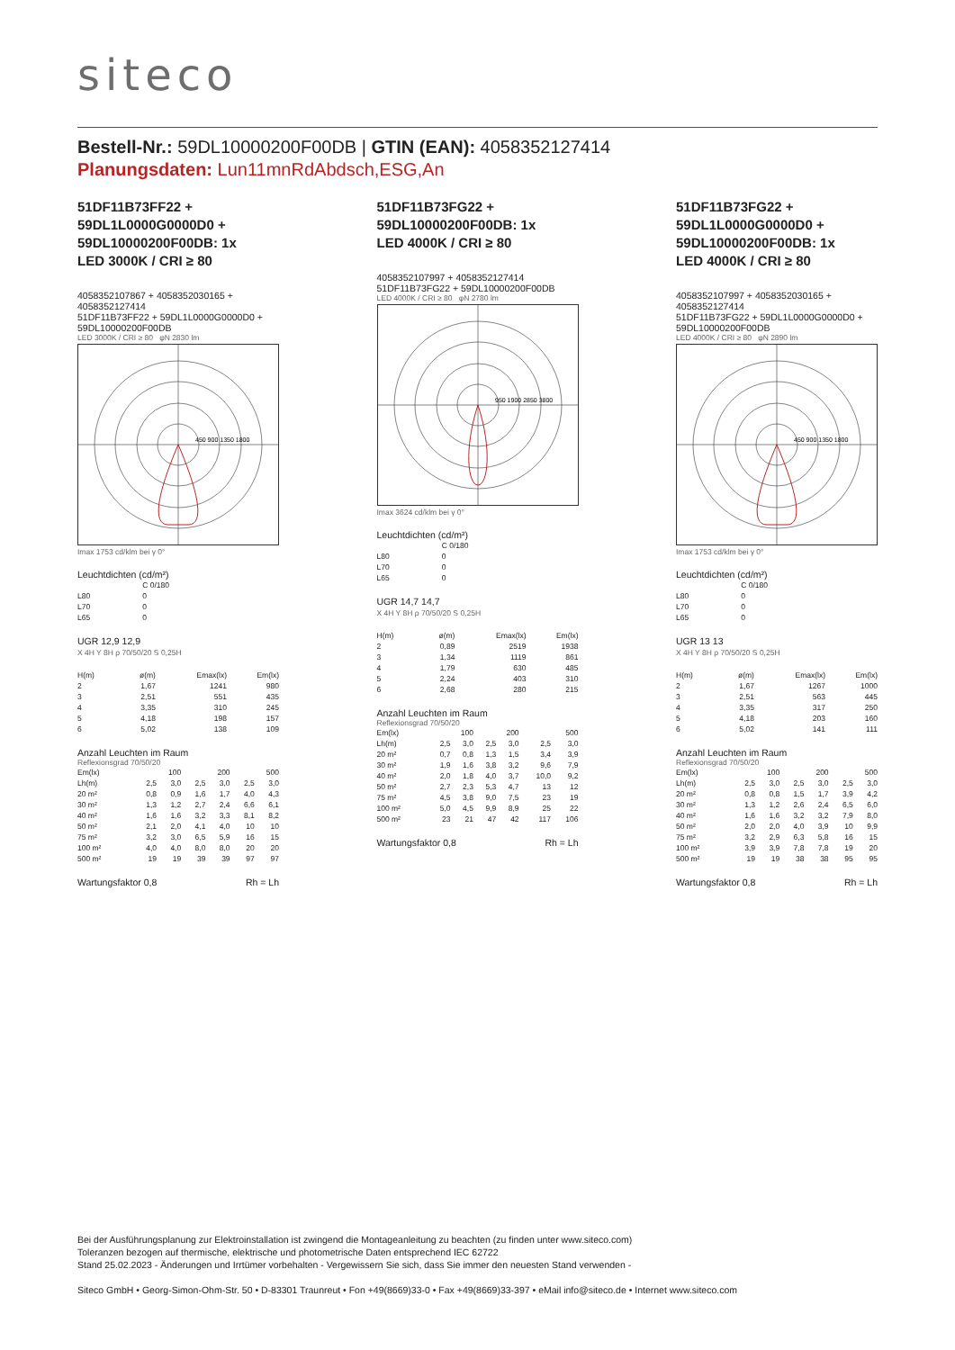siteco
Bestell-Nr.: 59DL10000200F00DB | GTIN (EAN): 4058352127414
Planungsdaten: Lun11mnRdAbdsch,ESG,An
51DF11B73FF22 +
59DL1L0000G0000D0 +
59DL10000200F00DB: 1x
LED 3000K / CRI ≥ 80
4058352107867 + 4058352030165 + 4058352127414
51DF11B73FF22 + 59DL1L0000G0000D0 + 59DL10000200F00DB
LED 3000K / CRI ≥ 80 φN 2830 lm
450 900 1350 1800
Imax 1753 cd/klm bei γ 0°
Leuchtdichten (cd/m²)
| | C 0/180 |
| --- | --- |
| L80 | 0 |
| L70 | 0 |
| L65 | 0 |
UGR 12,9 12,9
X 4H Y 8H ρ 70/50/20 S 0,25H
| H(m) | ø(m) | Emax(lx) | Em(lx) |
| --- | --- | --- | --- |
| 2 | 1,67 | 1241 | 980 |
| 3 | 2,51 | 551 | 435 |
| 4 | 3,35 | 310 | 245 |
| 5 | 4,18 | 198 | 157 |
| 6 | 5,02 | 138 | 109 |
Anzahl Leuchten im Raum
Reflexionsgrad 70/50/20
| Em(lx) | 100 | | 200 | | 500 | |
| Lh(m) | 2,5 | 3,0 | 2,5 | 3,0 | 2,5 | 3,0 |
| 20 m² | 0,8 | 0,9 | 1,6 | 1,7 | 4,0 | 4,3 |
| 30 m² | 1,3 | 1,2 | 2,7 | 2,4 | 6,6 | 6,1 |
| 40 m² | 1,6 | 1,6 | 3,2 | 3,3 | 8,1 | 8,2 |
| 50 m² | 2,1 | 2,0 | 4,1 | 4,0 | 10 | 10 |
| 75 m² | 3,2 | 3,0 | 6,5 | 5,9 | 16 | 15 |
| 100 m² | 4,0 | 4,0 | 8,0 | 8,0 | 20 | 20 |
| 500 m² | 19 | 19 | 39 | 39 | 97 | 97 |
Wartungsfaktor 0,8 Rh = Lh
51DF11B73FG22 +
59DL10000200F00DB: 1x
LED 4000K / CRI ≥ 80
4058352107997 + 4058352127414
51DF11B73FG22 + 59DL10000200F00DB
LED 4000K / CRI ≥ 80 φN 2780 lm
950 1900 2850 3800
Imax 3624 cd/klm bei γ 0°
Leuchtdichten (cd/m²)
| | C 0/180 |
| --- | --- |
| L80 | 0 |
| L70 | 0 |
| L65 | 0 |
UGR 14,7 14,7
X 4H Y 8H ρ 70/50/20 S 0,25H
| H(m) | ø(m) | Emax(lx) | Em(lx) |
| --- | --- | --- | --- |
| 2 | 0,89 | 2519 | 1938 |
| 3 | 1,34 | 1119 | 861 |
| 4 | 1,79 | 630 | 485 |
| 5 | 2,24 | 403 | 310 |
| 6 | 2,68 | 280 | 215 |
Anzahl Leuchten im Raum
Reflexionsgrad 70/50/20
| Em(lx) | 100 | | 200 | | 500 | |
| Lh(m) | 2,5 | 3,0 | 2,5 | 3,0 | 2,5 | 3,0 |
| 20 m² | 0,7 | 0,8 | 1,3 | 1,5 | 3,4 | 3,9 |
| 30 m² | 1,9 | 1,6 | 3,8 | 3,2 | 9,6 | 7,9 |
| 40 m² | 2,0 | 1,8 | 4,0 | 3,7 | 10,0 | 9,2 |
| 50 m² | 2,7 | 2,3 | 5,3 | 4,7 | 13 | 12 |
| 75 m² | 4,5 | 3,8 | 9,0 | 7,5 | 23 | 19 |
| 100 m² | 5,0 | 4,5 | 9,9 | 8,9 | 25 | 22 |
| 500 m² | 23 | 21 | 47 | 42 | 117 | 106 |
Wartungsfaktor 0,8 Rh = Lh
51DF11B73FG22 +
59DL1L0000G0000D0 +
59DL10000200F00DB: 1x
LED 4000K / CRI ≥ 80
4058352107997 + 4058352030165 + 4058352127414
51DF11B73FG22 + 59DL1L0000G0000D0 + 59DL10000200F00DB
LED 4000K / CRI ≥ 80 φN 2890 lm
450 900 1350 1800
Imax 1753 cd/klm bei γ 0°
Leuchtdichten (cd/m²)
| | C 0/180 |
| --- | --- |
| L80 | 0 |
| L70 | 0 |
| L65 | 0 |
UGR 13 13
X 4H Y 8H ρ 70/50/20 S 0,25H
| H(m) | ø(m) | Emax(lx) | Em(lx) |
| --- | --- | --- | --- |
| 2 | 1,67 | 1267 | 1000 |
| 3 | 2,51 | 563 | 445 |
| 4 | 3,35 | 317 | 250 |
| 5 | 4,18 | 203 | 160 |
| 6 | 5,02 | 141 | 111 |
Anzahl Leuchten im Raum
Reflexionsgrad 70/50/20
| Em(lx) | 100 | | 200 | | 500 | |
| Lh(m) | 2,5 | 3,0 | 2,5 | 3,0 | 2,5 | 3,0 |
| 20 m² | 0,8 | 0,8 | 1,5 | 1,7 | 3,9 | 4,2 |
| 30 m² | 1,3 | 1,2 | 2,6 | 2,4 | 6,5 | 6,0 |
| 40 m² | 1,6 | 1,6 | 3,2 | 3,2 | 7,9 | 8,0 |
| 50 m² | 2,0 | 2,0 | 4,0 | 3,9 | 10 | 9,9 |
| 75 m² | 3,2 | 2,9 | 6,3 | 5,8 | 16 | 15 |
| 100 m² | 3,9 | 3,9 | 7,8 | 7,8 | 19 | 20 |
| 500 m² | 19 | 19 | 38 | 38 | 95 | 95 |
Wartungsfaktor 0,8 Rh = Lh
Bei der Ausführungsplanung zur Elektroinstallation ist zwingend die Montageanleitung zu beachten (zu finden unter www.siteco.com)
Toleranzen bezogen auf thermische, elektrische und photometrische Daten entsprechend IEC 62722
Stand 25.02.2023 - Änderungen und Irrtümer vorbehalten - Vergewissern Sie sich, dass Sie immer den neuesten Stand verwenden -
Siteco GmbH • Georg-Simon-Ohm-Str. 50 • D-83301 Traunreut • Fon +49(8669)33-0 • Fax +49(8669)33-397 • eMail info@siteco.de • Internet www.siteco.com